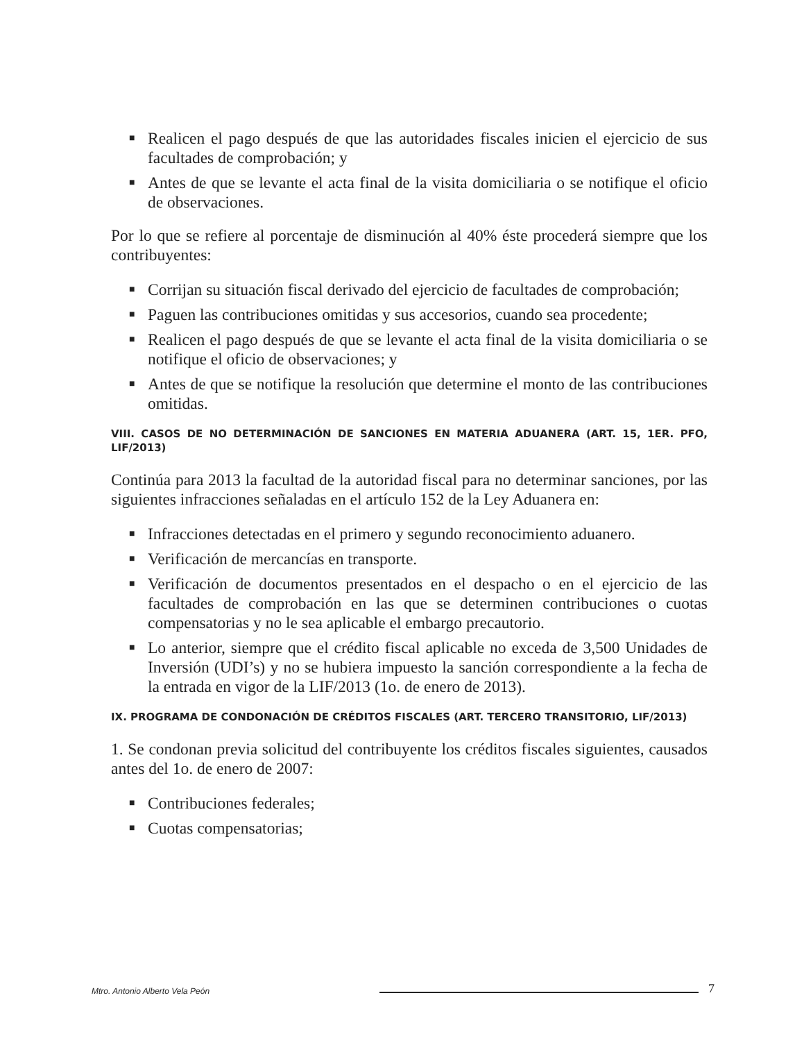■ Realicen el pago después de que las autoridades fiscales inicien el ejercicio de sus facultades de comprobación; y
■ Antes de que se levante el acta final de la visita domiciliaria o se notifique el oficio de observaciones.
Por lo que se refiere al porcentaje de disminución al 40% éste procederá siempre que los contribuyentes:
■ Corrijan su situación fiscal derivado del ejercicio de facultades de comprobación;
■ Paguen las contribuciones omitidas y sus accesorios, cuando sea procedente;
■ Realicen el pago después de que se levante el acta final de la visita domiciliaria o se notifique el oficio de observaciones; y
■ Antes de que se notifique la resolución que determine el monto de las contribuciones omitidas.
VIII. CASOS DE NO DETERMINACIÓN DE SANCIONES EN MATERIA ADUANERA (ART. 15, 1ER. PFO, LIF/2013)
Continúa para 2013 la facultad de la autoridad fiscal para no determinar sanciones, por las siguientes infracciones señaladas en el artículo 152 de la Ley Aduanera en:
■ Infracciones detectadas en el primero y segundo reconocimiento aduanero.
■ Verificación de mercancías en transporte.
■ Verificación de documentos presentados en el despacho o en el ejercicio de las facultades de comprobación en las que se determinen contribuciones o cuotas compensatorias y no le sea aplicable el embargo precautorio.
■ Lo anterior, siempre que el crédito fiscal aplicable no exceda de 3,500 Unidades de Inversión (UDI’s) y no se hubiera impuesto la sanción correspondiente a la fecha de la entrada en vigor de la LIF/2013 (1o. de enero de 2013).
IX. PROGRAMA DE CONDONACIÓN DE CRÉDITOS FISCALES (ART. TERCERO TRANSITORIO, LIF/2013)
1. Se condonan previa solicitud del contribuyente los créditos fiscales siguientes, causados antes del 1o. de enero de 2007:
■ Contribuciones federales;
■ Cuotas compensatorias;
Mtro. Antonio Alberto Vela Peón 7